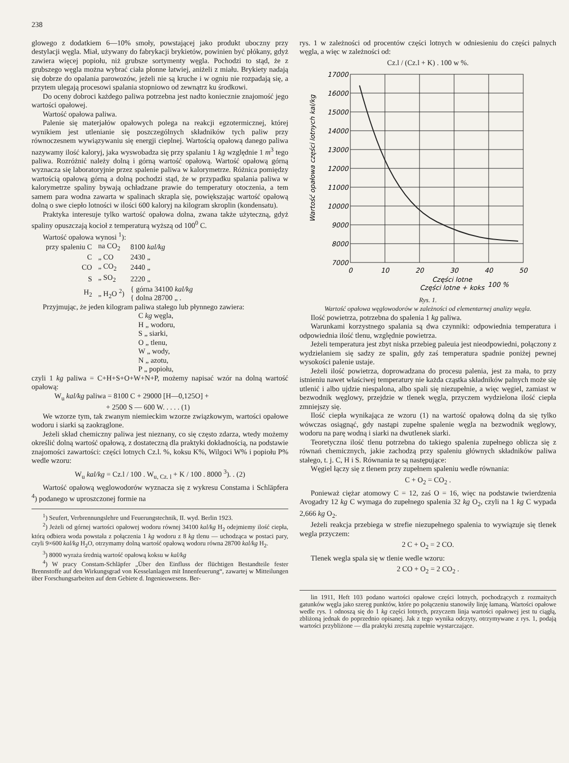238
glowego z dodatkiem 6—10% smoły, powstającej jako produkt uboczny przy destylacji węgla. Miał, używany do fabrykacji brykietów, powinien być płókany, gdyż zawiera więcej popiołu, niż grubsze sortymenty węgla. Pochodzi to stąd, że z grubszego węgla można wybrać ciała płonne łatwiej, aniżeli z miału. Brykiety nadają się dobrze do opalania parowozów, jeżeli nie są kruche i w ogniu nie rozpadają się, a przytem ulegają procesowi spalania stopniowo od zewnątrz ku środkowi.
Do oceny dobroci każdego paliwa potrzebna jest nadto koniecznie znajomość jego wartości opałowej.
Wartość opałowa paliwa.
Palenie się materjałów opałowych polega na reakcji egzotermicznej, której wynikiem jest utlenianie się poszczególnych składników tych paliw przy równoczesnem wywiązywaniu się energji cieplnej. Wartością opałową danego paliwa nazywamy ilość kaloryj, jaka wyswobadza się przy spalaniu 1 kg względnie 1 m<sup>3</sup> tego paliwa. Rozróżnić należy dolną i górną wartość opałową. Wartość opałową górną wyznacza się laboratoryjnie przez spalenie paliwa w kalorymetrze. Różnica pomiędzy wartością opałową górną a dolną pochodzi stąd, że w przypadku spalania paliwa w kalorymetrze spaliny bywają ochładzane prawie do temperatury otoczenia, a tem samem para wodna zawarta w spalinach skrapla się, powiększając wartość opałową dolną o swe ciepło lotności w ilości 600 kaloryj na kilogram skroplin (kondensatu).
Praktyka interesuje tylko wartość opałowa dolna, zwana także użyteczną, gdyż spaliny opuszczają kocioł z temperaturą wyższą od 100<sup>0</sup> C.
Wartość opałowa wynosi <sup>1</sup>):
| przy spaleniu C | na CO<sub>2</sub> | 8100 kal/kg |
| C | „ CO | 2430 „ |
| CO | „ CO<sub>2</sub> | 2440 „ |
| S | „ SO<sub>2</sub> | 2220 „ |
| H<sub>2</sub> | „ H<sub>2</sub>O <sup>2</sup>) | { górna 34100 kal/kg { dolna 28700 „ . |
Przyjmując, że jeden kilogram paliwa stałego lub płynnego zawiera:
C kg węgla,
H „ wodoru,
S „ siarki,
O „ tlenu,
W „ wody,
N „ azotu,
P „ popiołu,
czyli 1 kg paliwa = C+H+S+O+W+N+P, możemy napisać wzór na dolną wartość opałową:
W<sub>u</sub> kal/kg paliwa = 8100 C + 29000 [H—0,125O] +
+ 2500 S — 600 W. . . . . (1)
We wzorze tym, tak zwanym niemieckim wzorze związkowym, wartości opałowe wodoru i siarki są zaokrąglone.
Jeżeli skład chemiczny paliwa jest nieznany, co się często zdarza, wtedy możemy określić dolną wartość opałową, z dostateczną dla praktyki dokładnością, na podstawie znajomości zawartości: części lotnych Cz.l. %, koksu K%, Wilgoci W% i popiołu P% wedle wzoru:
W<sub>u</sub> kal/kg = Cz.l / 100 . W<sub>u, Cz. l</sub> + K / 100 . 8000 <sup>3</sup>). . (2)
Wartość opałową węglowodorów wyznacza się z wykresu Constama i Schläpfera <sup>4</sup>) podanego w uproszczonej formie na
<sup>1</sup>) Seufert, Verbrennungslehre und Feuerungstechnik, II. wyd. Berlin 1923.
<sup>2</sup>) Jeżeli od górnej wartości opałowej wodoru równej 34100 kal/kg H<sub>2</sub> odejmiemy ilość ciepła, którą odbiera woda powstała z połączenia 1 kg wodoru z 8 kg tlenu — uchodząca w postaci pary, czyli 9×600 kal/kg H<sub>2</sub>O, otrzymamy dolną wartość opałową wodoru równa 28700 kal/kg H<sub>2</sub>.
<sup>3</sup>) 8000 wyraża średnią wartość opałową koksu w kal/kg
<sup>4</sup>) W pracy Constam-Schläpfer „Über den Einfluss der flüchtigen Bestandteile fester Brennstoffe auf den Wirkungsgrad von Kesselanlagen mit Innenfeuerung“, zawartej w Mitteilungen über Forschungsarbeiten auf dem Gebiete d. Ingenieuwesens. Ber-
rys. 1 w zależności od procentów części lotnych w odniesieniu do części palnych węgla, a więc w zależności od:
Cz.l / (Cz.l + K) . 100 w %.
17000
16000
15000
14000
13000
12000
11000
10000
9000
8000
7000
0
10
20
30
40
50
Części lotne
Części lotne + koks
100 %
Wartość opałowa części lotnych kal/kg
Rys. 1.
Wartość opałowa węglowodorów w zależności od elementarnej analizy węgla.
Ilość powietrza, potrzebna do spalenia 1 kg paliwa.
Warunkami korzystnego spalania są dwa czynniki: odpowiednia temperatura i odpowiednia ilość tlenu, względnie powietrza.
Jeżeli temperatura jest zbyt niska przebieg paleuia jest nieodpowiedni, połączony z wydzielaniem się sadzy ze spalin, gdy zaś temperatura spadnie poniżej pewnej wysokości palenie ustaje.
Jeżeli ilość powietrza, doprowadzana do procesu palenia, jest za mała, to przy istnieniu nawet właściwej temperatury nie każda cząstka składników palnych może się utlenić i albo ujdzie niespalona, albo spali się niezupełnie, a więc węgiel, zamiast w bezwodnik węglowy, przejdzie w tlenek węgla, przyczem wydzielona ilość ciepła zmniejszy się.
Ilość ciepła wynikająca ze wzoru (1) na wartość opałową dolną da się tylko wówczas osiągnąć, gdy nastąpi zupełne spalenie węgla na bezwodnik węglowy, wodoru na parę wodną i siarki na dwutlenek siarki.
Teoretyczna ilość tlenu potrzebna do takiego spalenia zupełnego oblicza się z równań chemicznych, jakie zachodzą przy spaleniu głównych składników paliwa stałego, t. j. C, H i S. Równania te są następujące:
Węgiel łączy się z tlenem przy zupełnem spaleniu wedle równania:
C + O<sub>2</sub> = CO<sub>2</sub> .
Ponieważ ciężar atomowy C = 12, zaś O = 16, więc na podstawie twierdzenia Avogadry 12 kg C wymaga do zupełnego spalenia 32 kg O<sub>2</sub>, czyli na 1 kg C wypada 2,666 kg O<sub>2</sub>.
Jeżeli reakcja przebiega w strefie niezupełnego spalenia to wywiązuje się tlenek wegla przyczem:
2 C + O<sub>2</sub> = 2 CO.
Tlenek wegla spala się w tlenie wedle wzoru:
2 CO + O<sub>2</sub> = 2 CO<sub>2</sub> .
lin 1911, Heft 103 podano wartości opałowe części lotnych, pochodzących z rozmaitych gatunków węgla jako szereg punktów, które po połączeniu stanowiły linję łamaną. Wartości opałowe wedle rys. 1 odnoszą się do 1 kg części lotnych, przyczem linja wartości opałowej jest tu ciągłą, zbliżoną jednak do poprzednio opisanej. Jak z tego wynika odczyty, otrzymywane z rys. 1, podają wartości przybliżone — dla praktyki zresztą zupełnie wystarczające.